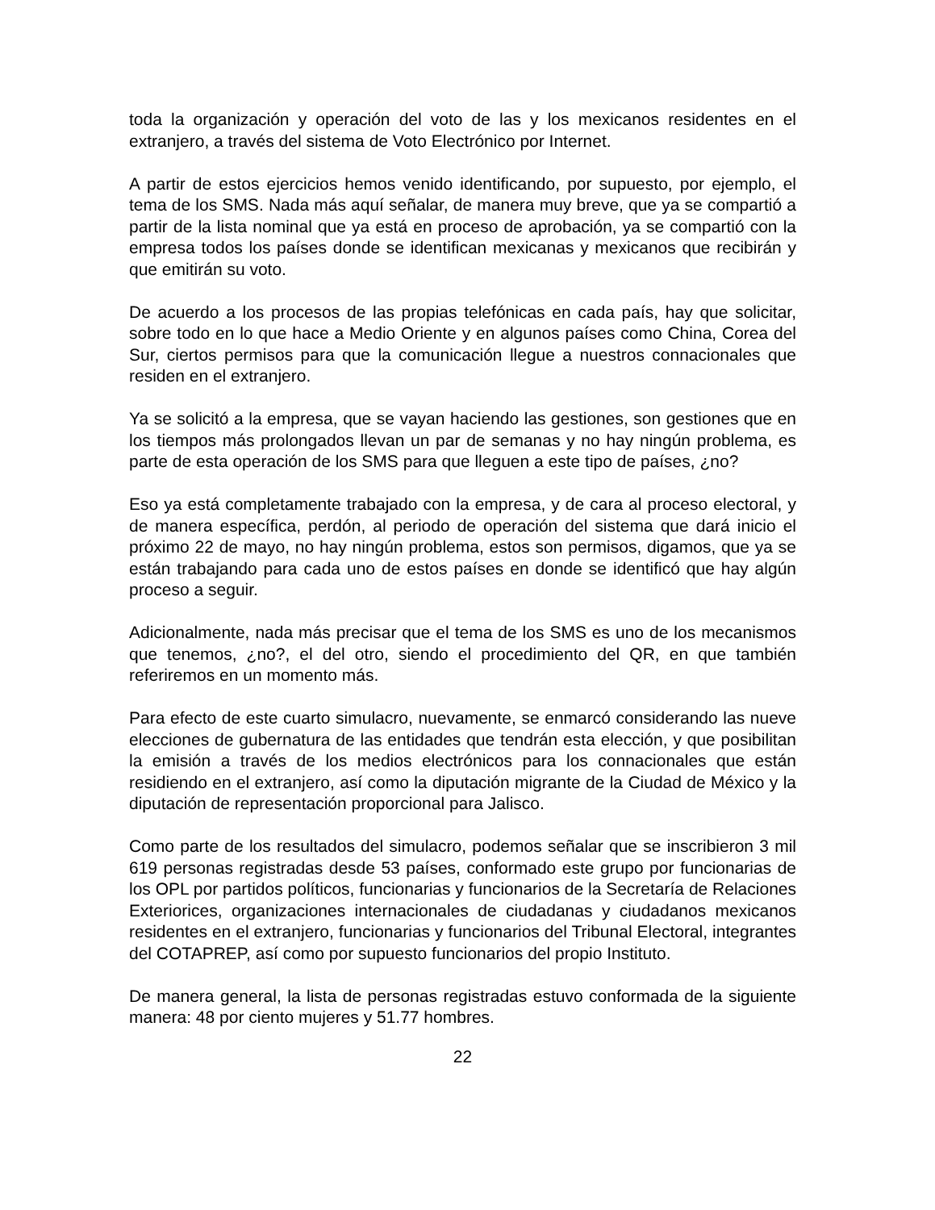toda la organización y operación del voto de las y los mexicanos residentes en el extranjero, a través del sistema de Voto Electrónico por Internet.
A partir de estos ejercicios hemos venido identificando, por supuesto, por ejemplo, el tema de los SMS. Nada más aquí señalar, de manera muy breve, que ya se compartió a partir de la lista nominal que ya está en proceso de aprobación, ya se compartió con la empresa todos los países donde se identifican mexicanas y mexicanos que recibirán y que emitirán su voto.
De acuerdo a los procesos de las propias telefónicas en cada país, hay que solicitar, sobre todo en lo que hace a Medio Oriente y en algunos países como China, Corea del Sur, ciertos permisos para que la comunicación llegue a nuestros connacionales que residen en el extranjero.
Ya se solicitó a la empresa, que se vayan haciendo las gestiones, son gestiones que en los tiempos más prolongados llevan un par de semanas y no hay ningún problema, es parte de esta operación de los SMS para que lleguen a este tipo de países, ¿no?
Eso ya está completamente trabajado con la empresa, y de cara al proceso electoral, y de manera específica, perdón, al periodo de operación del sistema que dará inicio el próximo 22 de mayo, no hay ningún problema, estos son permisos, digamos, que ya se están trabajando para cada uno de estos países en donde se identificó que hay algún proceso a seguir.
Adicionalmente, nada más precisar que el tema de los SMS es uno de los mecanismos que tenemos, ¿no?, el del otro, siendo el procedimiento del QR, en que también referiremos en un momento más.
Para efecto de este cuarto simulacro, nuevamente, se enmarcó considerando las nueve elecciones de gubernatura de las entidades que tendrán esta elección, y que posibilitan la emisión a través de los medios electrónicos para los connacionales que están residiendo en el extranjero, así como la diputación migrante de la Ciudad de México y la diputación de representación proporcional para Jalisco.
Como parte de los resultados del simulacro, podemos señalar que se inscribieron 3 mil 619 personas registradas desde 53 países, conformado este grupo por funcionarias de los OPL por partidos políticos, funcionarias y funcionarios de la Secretaría de Relaciones Exteriorices, organizaciones internacionales de ciudadanas y ciudadanos mexicanos residentes en el extranjero, funcionarias y funcionarios del Tribunal Electoral, integrantes del COTAPREP, así como por supuesto funcionarios del propio Instituto.
De manera general, la lista de personas registradas estuvo conformada de la siguiente manera: 48 por ciento mujeres y 51.77 hombres.
22